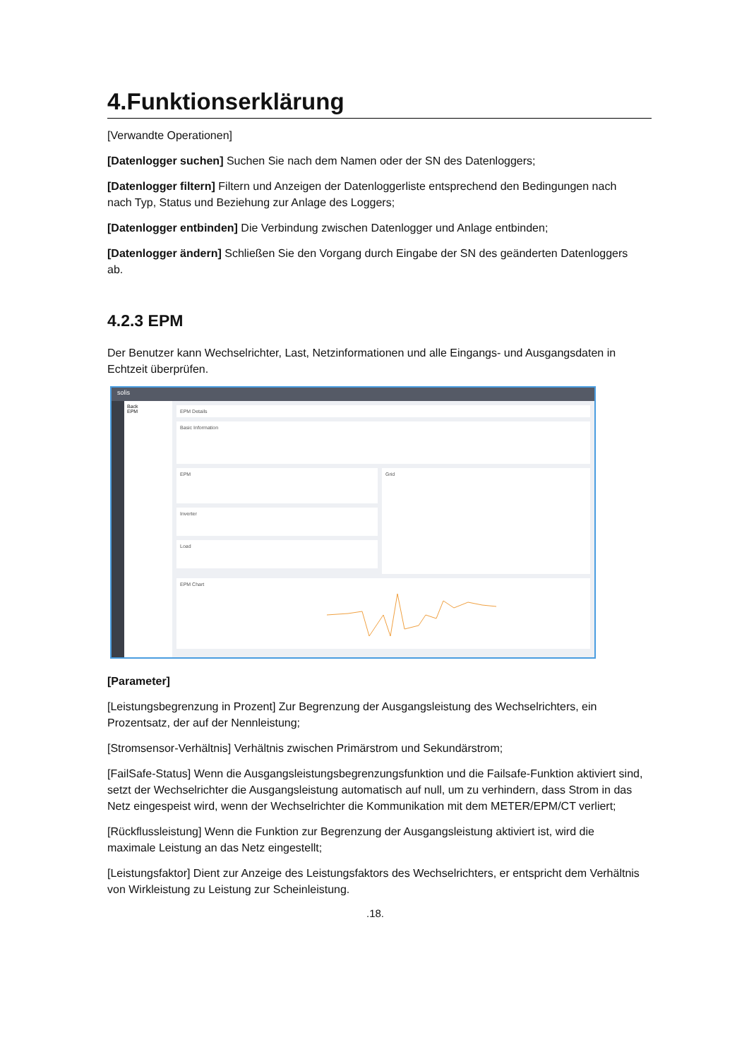4.Funktionserklärung
[Verwandte Operationen]
[Datenlogger suchen] Suchen Sie nach dem Namen oder der SN des Datenloggers;
[Datenlogger filtern] Filtern und Anzeigen der Datenloggerliste entsprechend den Bedingungen nach nach Typ, Status und Beziehung zur Anlage des Loggers;
[Datenlogger entbinden] Die Verbindung zwischen Datenlogger und Anlage entbinden;
[Datenlogger ändern] Schließen Sie den Vorgang durch Eingabe der SN des geänderten Datenloggers ab.
4.2.3 EPM
Der Benutzer kann Wechselrichter, Last, Netzinformationen und alle Eingangs- und Ausgangsdaten in Echtzeit überprüfen.
solis
Back
EPM
EPM Details
Basic Information
EPM
Inverter
Load
Grid
EPM Chart
[Parameter]
[Leistungsbegrenzung in Prozent] Zur Begrenzung der Ausgangsleistung des Wechselrichters, ein Prozentsatz, der auf der Nennleistung;
[Stromsensor-Verhältnis] Verhältnis zwischen Primärstrom und Sekundärstrom;
[FailSafe-Status] Wenn die Ausgangsleistungsbegrenzungsfunktion und die Failsafe-Funktion aktiviert sind, setzt der Wechselrichter die Ausgangsleistung automatisch auf null, um zu verhindern, dass Strom in das Netz eingespeist wird, wenn der Wechselrichter die Kommunikation mit dem METER/EPM/CT verliert;
[Rückflussleistung] Wenn die Funktion zur Begrenzung der Ausgangsleistung aktiviert ist, wird die maximale Leistung an das Netz eingestellt;
[Leistungsfaktor] Dient zur Anzeige des Leistungsfaktors des Wechselrichters, er entspricht dem Verhältnis von Wirkleistung zu Leistung zur Scheinleistung.
.18.